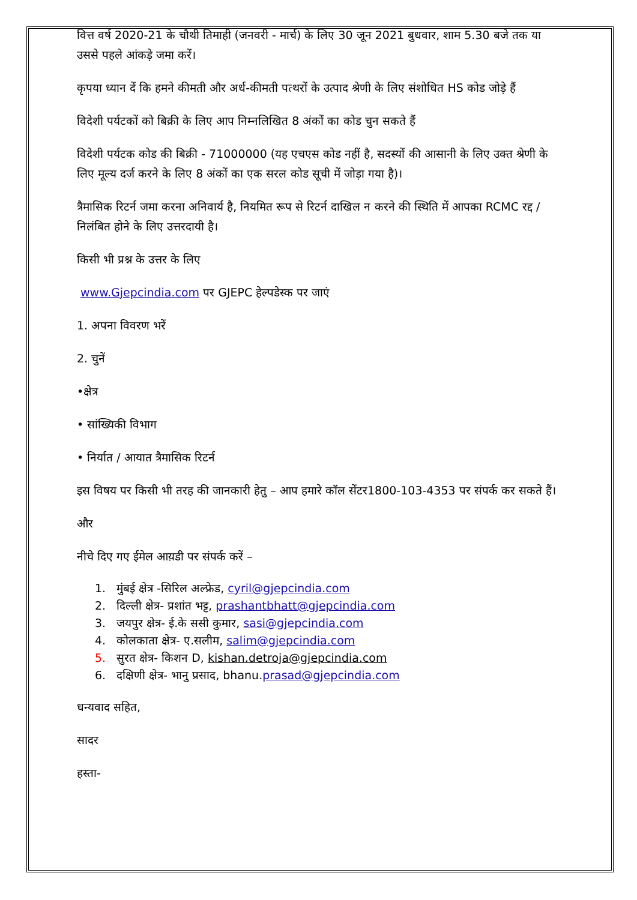वित्त वर्ष 2020-21 के चौथी तिमाही (जनवरी - मार्च) के लिए 30 जून 2021 बुधवार, शाम 5.30 बजे तक या उससे पहले आंकड़े जमा करें।
कृपया ध्यान दें कि हमने कीमती और अर्ध-कीमती पत्थरों के उत्पाद श्रेणी के लिए संशोधित HS कोड जोड़े हैं
विदेशी पर्यटकों को बिक्री के लिए आप निम्नलिखित 8 अंकों का कोड चुन सकते हैं
विदेशी पर्यटक कोड की बिक्री - 71000000 (यह एचएस कोड नहीं है, सदस्यों की आसानी के लिए उक्त श्रेणी के लिए मूल्य दर्ज करने के लिए 8 अंकों का एक सरल कोड सूची में जोड़ा गया है)।
त्रैमासिक रिटर्न जमा करना अनिवार्य है, नियमित रूप से रिटर्न दाखिल न करने की स्थिति में आपका RCMC रद्द / निलंबित होने के लिए उत्तरदायी है।
किसी भी प्रश्न के उत्तर के लिए
www.Gjepcindia.com पर GJEPC हेल्पडेस्क पर जाएं
1. अपना विवरण भरें
2. चुनें
•क्षेत्र
• सांख्यिकी विभाग
• निर्यात / आयात त्रैमासिक रिटर्न
इस विषय पर किसी भी तरह की जानकारी हेतु – आप हमारे कॉल सेंटर1800-103-4353 पर संपर्क कर सकते हैं।
और
नीचे दिए गए ईमेल आय़डी पर संपर्क करें –
1. मुंबई क्षेत्र -सिरिल अल्फ्रेड, cyril@gjepcindia.com
2. दिल्ली क्षेत्र- प्रशांत भट्ट, prashantbhatt@gjepcindia.com
3. जयपुर क्षेत्र- ई.के ससी कुमार, sasi@gjepcindia.com
4. कोलकाता क्षेत्र- ए.सलीम, salim@gjepcindia.com
5. सुरत क्षेत्र- किशन D, kishan.detroja@gjepcindia.com
6. दक्षिणी क्षेत्र- भानु प्रसाद, bhanu.prasad@gjepcindia.com
धन्यवाद सहित,
सादर
हस्ता-